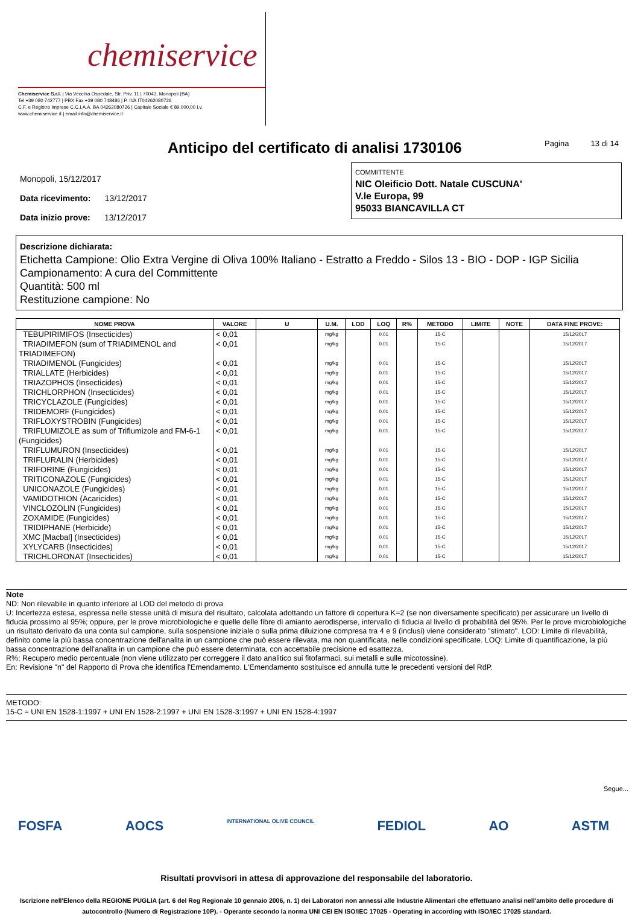chemiservice
Chemiservice S.r.l. | Via Vecchia Ospedale, Str. Priv. 11 | 70043, Monopoli (BA)
Tel +39 080 742777 | PBX Fax +39 080 748486 | P. IVA IT04262080726
C.F. e Registro Imprese C.C.I.A.A. BA 04262080726 | Capitale Sociale € 89.000,00 i.v.
www.chemiservice.it | email info@chemiservice.it
Anticipo del certificato di analisi 1730106
Pagina 13 di 14
Monopoli, 15/12/2017
Data ricevimento: 13/12/2017
Data inizio prove: 13/12/2017
COMMITTENTE
NIC Oleificio Dott. Natale CUSCUNA'
V.le Europa, 99
95033 BIANCAVILLA CT
Descrizione dichiarata:
Etichetta Campione: Olio Extra Vergine di Oliva 100% Italiano - Estratto a Freddo - Silos 13 - BIO - DOP - IGP Sicilia
Campionamento: A cura del Committente
Quantità: 500 ml
Restituzione campione: No
| NOME PROVA | VALORE | U | U.M. | LOD | LOQ | R% | METODO | LIMITE | NOTE | DATA FINE PROVE: |
| --- | --- | --- | --- | --- | --- | --- | --- | --- | --- | --- |
| TEBUPIRIMIFOS (Insecticides) | < 0,01 | | mg/kg | | 0,01 | | 15-C | | | 15/12/2017 |
| TRIADIMEFON (sum of TRIADIMENOL and TRIADIMEFON) | < 0,01 | | mg/kg | | 0,01 | | 15-C | | | 15/12/2017 |
| TRIADIMENOL (Fungicides) | < 0,01 | | mg/kg | | 0,01 | | 15-C | | | 15/12/2017 |
| TRIALLATE (Herbicides) | < 0,01 | | mg/kg | | 0,01 | | 15-C | | | 15/12/2017 |
| TRIAZOPHOS (Insecticides) | < 0,01 | | mg/kg | | 0,01 | | 15-C | | | 15/12/2017 |
| TRICHLORPHON (Insecticides) | < 0,01 | | mg/kg | | 0,01 | | 15-C | | | 15/12/2017 |
| TRICYCLAZOLE (Fungicides) | < 0,01 | | mg/kg | | 0,01 | | 15-C | | | 15/12/2017 |
| TRIDEMORF (Fungicides) | < 0,01 | | mg/kg | | 0,01 | | 15-C | | | 15/12/2017 |
| TRIFLOXYSTROBIN (Fungicides) | < 0,01 | | mg/kg | | 0,01 | | 15-C | | | 15/12/2017 |
| TRIFLUMIZOLE as sum of Triflumizole and FM-6-1 (Fungicides) | < 0,01 | | mg/kg | | 0,01 | | 15-C | | | 15/12/2017 |
| TRIFLUMURON (Insecticides) | < 0,01 | | mg/kg | | 0,01 | | 15-C | | | 15/12/2017 |
| TRIFLURALIN (Herbicides) | < 0,01 | | mg/kg | | 0,01 | | 15-C | | | 15/12/2017 |
| TRIFORINE (Fungicides) | < 0,01 | | mg/kg | | 0,01 | | 15-C | | | 15/12/2017 |
| TRITICONAZOLE (Fungicides) | < 0,01 | | mg/kg | | 0,01 | | 15-C | | | 15/12/2017 |
| UNICONAZOLE (Fungicides) | < 0,01 | | mg/kg | | 0,01 | | 15-C | | | 15/12/2017 |
| VAMIDOTHION (Acaricides) | < 0,01 | | mg/kg | | 0,01 | | 15-C | | | 15/12/2017 |
| VINCLOZOLIN (Fungicides) | < 0,01 | | mg/kg | | 0,01 | | 15-C | | | 15/12/2017 |
| ZOXAMIDE (Fungicides) | < 0,01 | | mg/kg | | 0,01 | | 15-C | | | 15/12/2017 |
| TRIDIPHANE (Herbicide) | < 0,01 | | mg/kg | | 0,01 | | 15-C | | | 15/12/2017 |
| XMC [Macbal] (Insecticides) | < 0,01 | | mg/kg | | 0,01 | | 15-C | | | 15/12/2017 |
| XYLYCARB (Insecticides) | < 0,01 | | mg/kg | | 0,01 | | 15-C | | | 15/12/2017 |
| TRICHLORONAT (Insecticides) | < 0,01 | | mg/kg | | 0,01 | | 15-C | | | 15/12/2017 |
Note
ND: Non rilevabile in quanto inferiore al LOD del metodo di prova
U: Incertezza estesa, espressa nelle stesse unità di misura del risultato, calcolata adottando un fattore di copertura K=2 (se non diversamente specificato) per assicurare un livello di fiducia prossimo al 95%; oppure, per le prove microbiologiche e quelle delle fibre di amianto aerodisperse, intervallo di fiducia al livello di probabilità del 95%. Per le prove microbiologiche un risultato derivato da una conta sul campione, sulla sospensione iniziale o sulla prima diluizione compresa tra 4 e 9 (inclusi) viene considerato "stimato". LOD: Limite di rilevabilità, definito come la più bassa concentrazione dell'analita in un campione che può essere rilevata, ma non quantificata, nelle condizioni specificate. LOQ: Limite di quantificazione, la più bassa concentrazione dell'analita in un campione che può essere determinata, con accettabile precisione ed esattezza.
R%: Recupero medio percentuale (non viene utilizzato per correggere il dato analitico sui fitofarmaci, sui metalli e sulle micotossine).
En: Revisione "n" del Rapporto di Prova che identifica l'Emendamento. L'Emendamento sostituisce ed annulla tutte le precedenti versioni del RdP.
METODO:
15-C = UNI EN 1528-1:1997 + UNI EN 1528-2:1997 + UNI EN 1528-3:1997 + UNI EN 1528-4:1997
Segue...
FOSFA AOCS INTERNATIONAL OLIVE COUNCIL FEDIOL AO ASTM
Risultati provvisori in attesa di approvazione del responsabile del laboratorio.
Iscrizione nell'Elenco della REGIONE PUGLIA (art. 6 del Reg Regionale 10 gennaio 2006, n. 1) dei Laboratori non annessi alle Industrie Alimentari che effettuano analisi nell'ambito delle procedure di autocontrollo (Numero di Registrazione 10P). - Operante secondo la norma UNI CEI EN ISO/IEC 17025 - Operating in according with ISO/IEC 17025 standard.